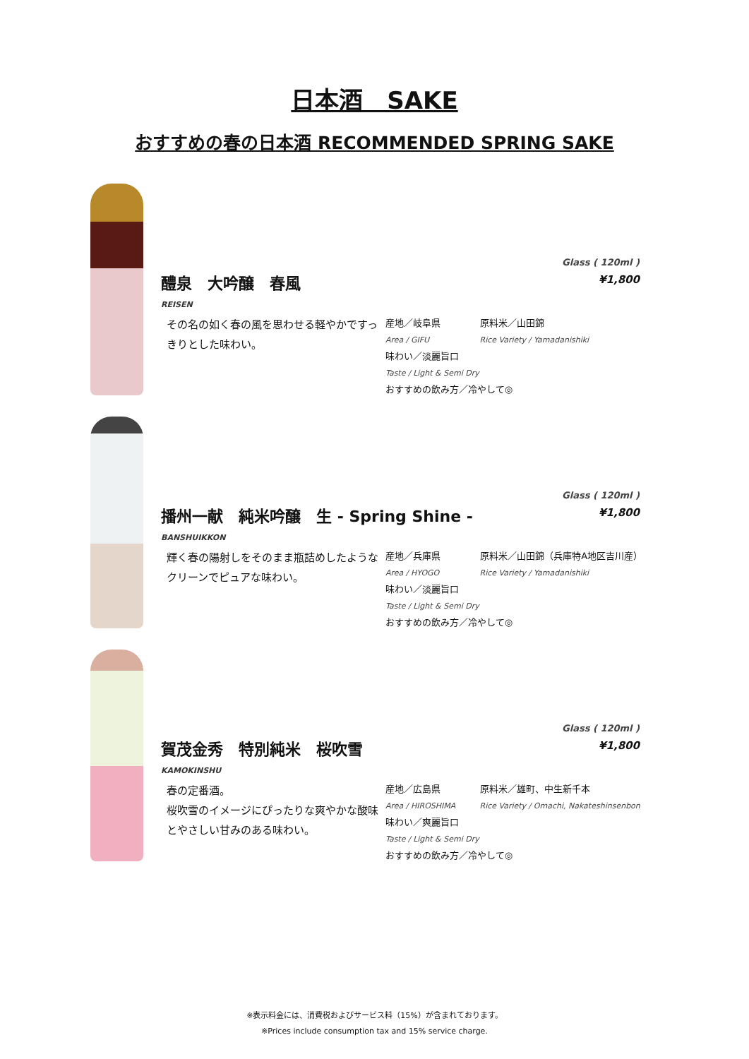日本酒　SAKE
おすすめの春の日本酒 RECOMMENDED SPRING SAKE
Glass ( 120ml )
¥1,800
醴泉　大吟醸　春風
REISEN
その名の如く春の風を思わせる軽やかですっきりとした味わい。
産地／岐阜県 原料米／山田錦
Area / GIFU Rice Variety / Yamadanishiki
味わい／淡麗旨口
Taste / Light & Semi Dry
おすすめの飲み方／冷やして◎
Glass ( 120ml )
¥1,800
播州一献　純米吟醸　生 - Spring Shine -
BANSHUIKKON
輝く春の陽射しをそのまま瓶詰めしたようなクリーンでピュアな味わい。
産地／兵庫県 原料米／山田錦（兵庫特A地区吉川産）
Area / HYOGO Rice Variety / Yamadanishiki
味わい／淡麗旨口
Taste / Light & Semi Dry
おすすめの飲み方／冷やして◎
Glass ( 120ml )
¥1,800
賀茂金秀　特別純米　桜吹雪
KAMOKINSHU
春の定番酒。
桜吹雪のイメージにぴったりな爽やかな酸味とやさしい甘みのある味わい。
産地／広島県 原料米／雄町、中生新千本
Area / HIROSHIMA Rice Variety / Omachi, Nakateshinsenbon
味わい／爽麗旨口
Taste / Light & Semi Dry
おすすめの飲み方／冷やして◎
※表示料金には、消費税およびサービス料（15%）が含まれております。
※Prices include consumption tax and 15% service charge.